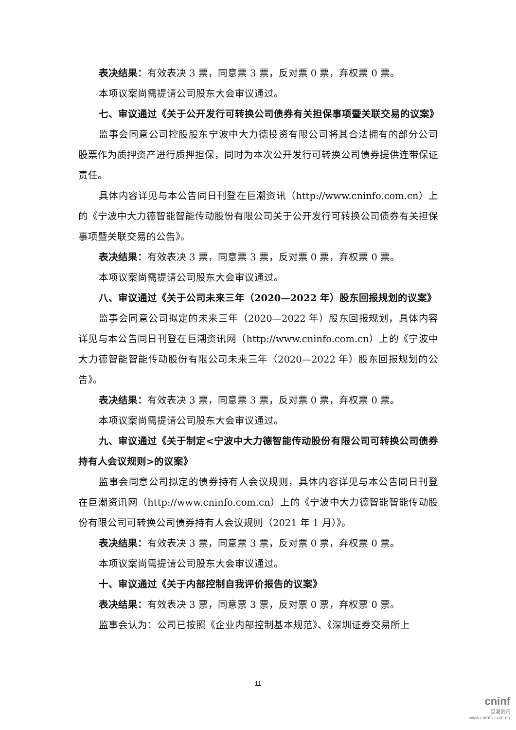表决结果：有效表决 3 票，同意票 3 票，反对票 0 票，弃权票 0 票。
本项议案尚需提请公司股东大会审议通过。
七、审议通过《关于公开发行可转换公司债券有关担保事项暨关联交易的议案》
监事会同意公司控股股东宁波中大力德投资有限公司将其合法拥有的部分公司股票作为质押资产进行质押担保，同时为本次公开发行可转换公司债券提供连带保证责任。
具体内容详见与本公告同日刊登在巨潮资讯（http://www.cninfo.com.cn）上的《宁波中大力德智能智能传动股份有限公司关于公开发行可转换公司债券有关担保事项暨关联交易的公告》。
表决结果：有效表决 3 票，同意票 3 票，反对票 0 票，弃权票 0 票。
本项议案尚需提请公司股东大会审议通过。
八、审议通过《关于公司未来三年（2020—2022 年）股东回报规划的议案》
监事会同意公司拟定的未来三年（2020—2022 年）股东回报规划，具体内容详见与本公告同日刊登在巨潮资讯网（http://www.cninfo.com.cn）上的《宁波中大力德智能智能传动股份有限公司未来三年（2020—2022 年）股东回报规划的公告》。
表决结果：有效表决 3 票，同意票 3 票，反对票 0 票，弃权票 0 票。
本项议案尚需提请公司股东大会审议通过。
九、审议通过《关于制定<宁波中大力德智能传动股份有限公司可转换公司债券持有人会议规则>的议案》
监事会同意公司拟定的债券持有人会议规则，具体内容详见与本公告同日刊登在巨潮资讯网（http://www.cninfo.com.cn）上的《宁波中大力德智能智能传动股份有限公司可转换公司债券持有人会议规则（2021 年 1 月）》。
表决结果：有效表决 3 票，同意票 3 票，反对票 0 票，弃权票 0 票。
本项议案尚需提请公司股东大会审议通过。
十、审议通过《关于内部控制自我评价报告的议案》
表决结果：有效表决 3 票，同意票 3 票，反对票 0 票，弃权票 0 票。
监事会认为：公司已按照《企业内部控制基本规范》、《深圳证券交易所上
11
cninf
巨潮资讯
www.cninfo.com.cn